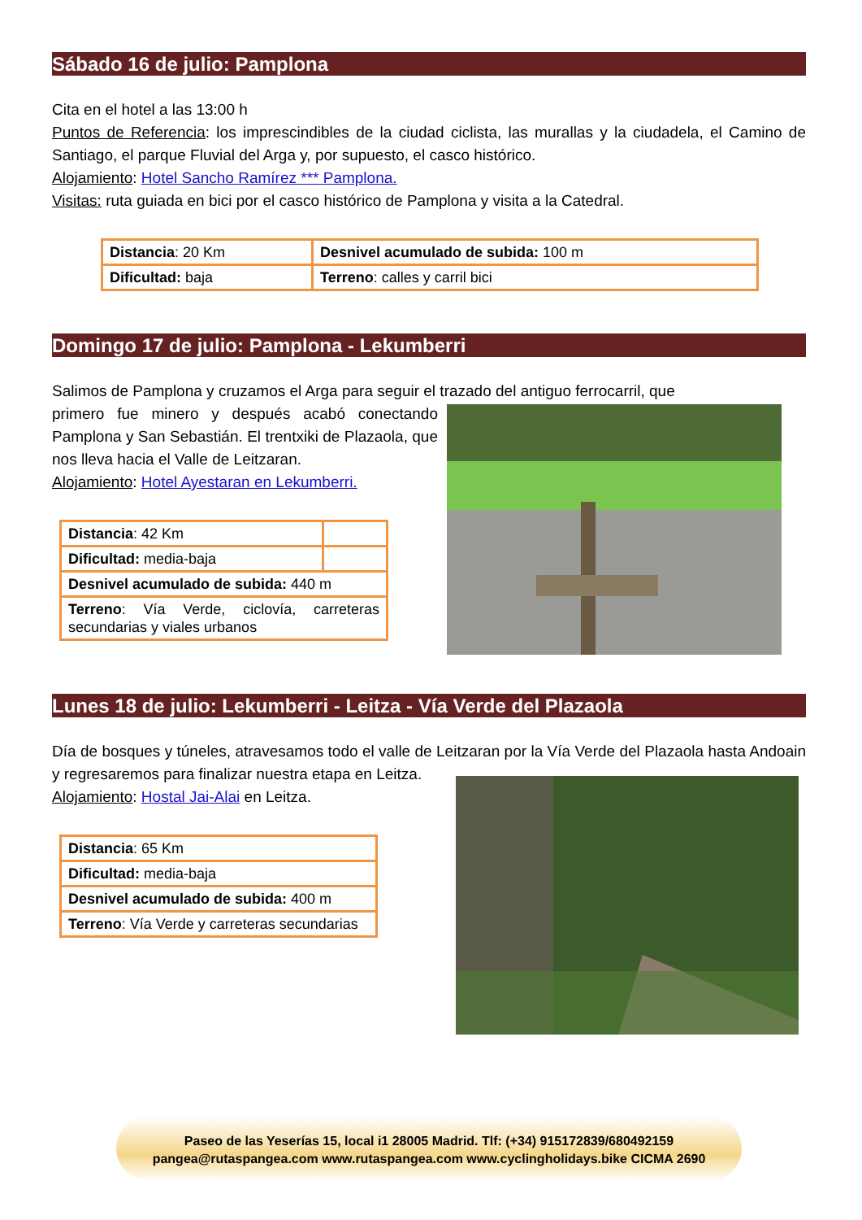Sábado 16 de julio: Pamplona
Cita en el hotel a las 13:00 h
Puntos de Referencia: los imprescindibles de la ciudad ciclista, las murallas y la ciudadela, el Camino de Santiago, el parque Fluvial del Arga y, por supuesto, el casco histórico.
Alojamiento: Hotel Sancho Ramírez *** Pamplona.
Visitas: ruta guiada en bici por el casco histórico de Pamplona y visita a la Catedral.
| Distancia : 20 Km | Desnivel acumulado de subida: 100 m |
| Dificultad: baja | Terreno : calles y carril bici |
Domingo 17 de julio: Pamplona - Lekumberri
Salimos de Pamplona y cruzamos el Arga para seguir el trazado del antiguo ferrocarril, que
primero fue minero y después acabó conectando Pamplona y San Sebastián. El trentxiki de Plazaola, que nos lleva hacia el Valle de Leitzaran.
Alojamiento: Hotel Ayestaran en Lekumberri.
| Distancia : 42 Km | |
| Dificultad: media-baja | |
| Desnivel acumulado de subida: 440 m | |
| Terreno : Vía Verde, ciclovía, carreteras secundarias y viales urbanos | |
Lunes 18 de julio: Lekumberri - Leitza - Vía Verde del Plazaola
Día de bosques y túneles, atravesamos todo el valle de Leitzaran por la Vía Verde del Plazaola hasta Andoain y regresaremos para finalizar nuestra etapa en Leitza.
Alojamiento: Hostal Jai-Alai en Leitza.
| Distancia : 65 Km |
| Dificultad: media-baja |
| Desnivel acumulado de subida: 400 m |
| Terreno : Vía Verde y carreteras secundarias |
Paseo de las Yeserías 15, local i1 28005 Madrid. Tlf: (+34) 915172839/680492159
pangea@rutaspangea.com www.rutaspangea.com www.cyclingholidays.bike CICMA 2690